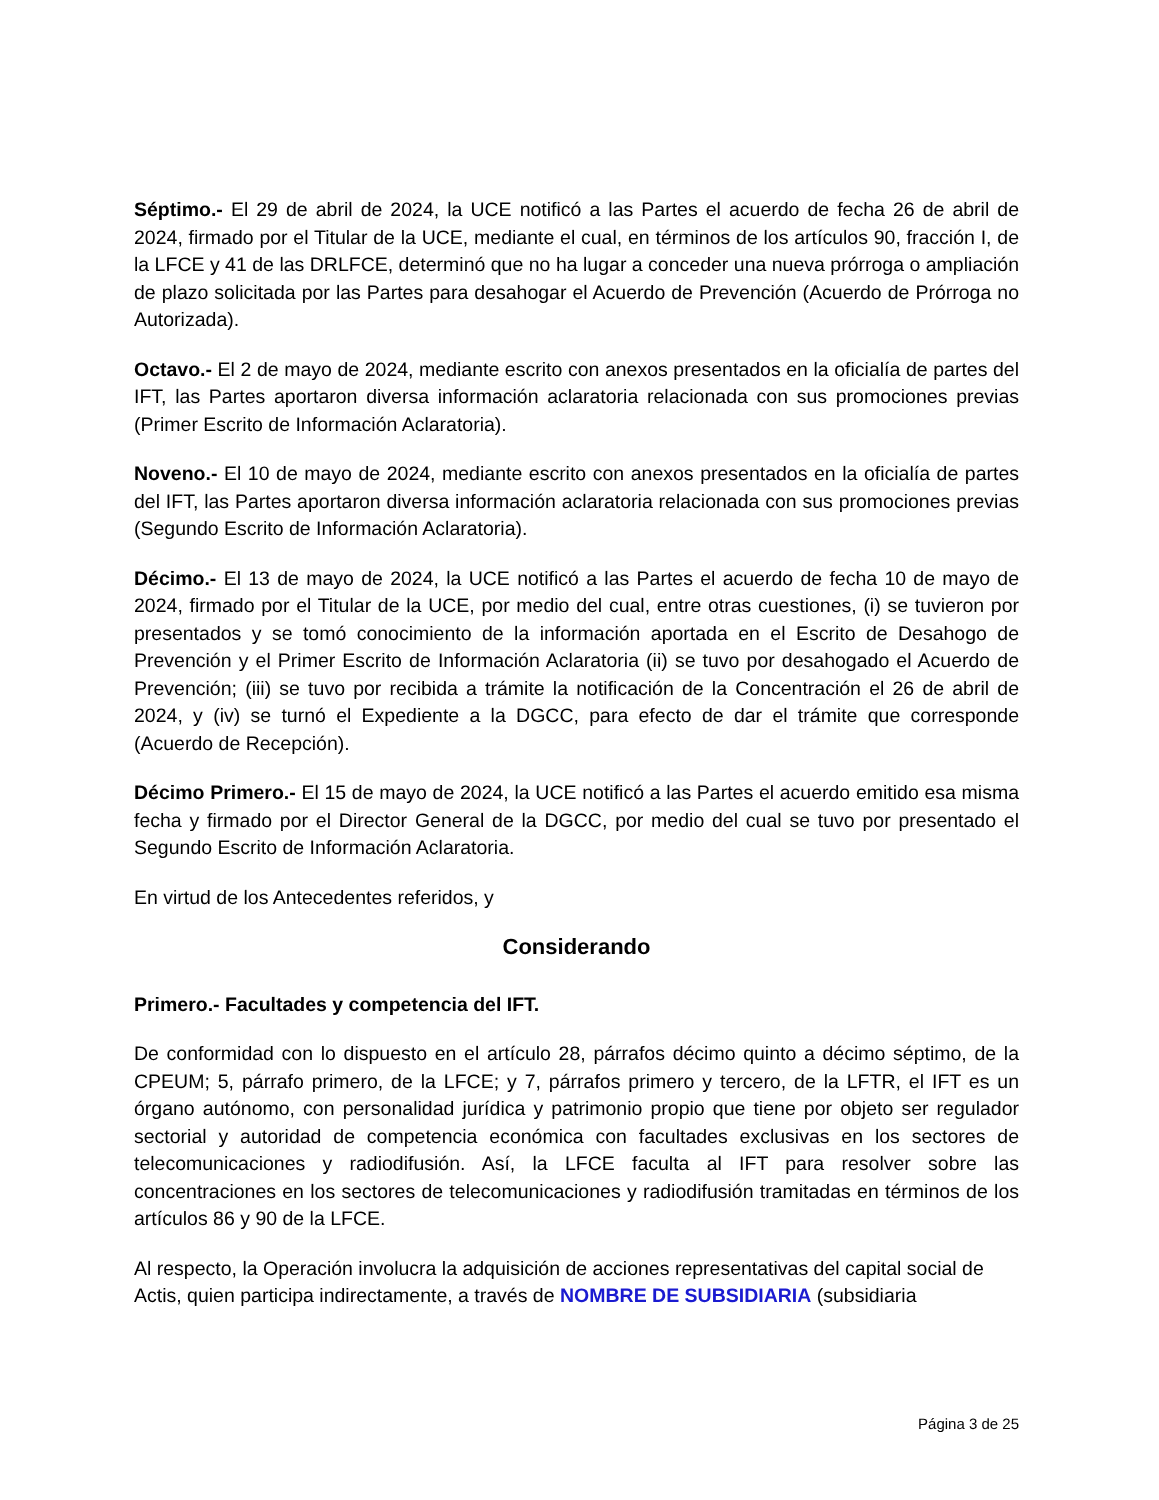Séptimo.- El 29 de abril de 2024, la UCE notificó a las Partes el acuerdo de fecha 26 de abril de 2024, firmado por el Titular de la UCE, mediante el cual, en términos de los artículos 90, fracción I, de la LFCE y 41 de las DRLFCE, determinó que no ha lugar a conceder una nueva prórroga o ampliación de plazo solicitada por las Partes para desahogar el Acuerdo de Prevención (Acuerdo de Prórroga no Autorizada).
Octavo.- El 2 de mayo de 2024, mediante escrito con anexos presentados en la oficialía de partes del IFT, las Partes aportaron diversa información aclaratoria relacionada con sus promociones previas (Primer Escrito de Información Aclaratoria).
Noveno.- El 10 de mayo de 2024, mediante escrito con anexos presentados en la oficialía de partes del IFT, las Partes aportaron diversa información aclaratoria relacionada con sus promociones previas (Segundo Escrito de Información Aclaratoria).
Décimo.- El 13 de mayo de 2024, la UCE notificó a las Partes el acuerdo de fecha 10 de mayo de 2024, firmado por el Titular de la UCE, por medio del cual, entre otras cuestiones, (i) se tuvieron por presentados y se tomó conocimiento de la información aportada en el Escrito de Desahogo de Prevención y el Primer Escrito de Información Aclaratoria (ii) se tuvo por desahogado el Acuerdo de Prevención; (iii) se tuvo por recibida a trámite la notificación de la Concentración el 26 de abril de 2024, y (iv) se turnó el Expediente a la DGCC, para efecto de dar el trámite que corresponde (Acuerdo de Recepción).
Décimo Primero.- El 15 de mayo de 2024, la UCE notificó a las Partes el acuerdo emitido esa misma fecha y firmado por el Director General de la DGCC, por medio del cual se tuvo por presentado el Segundo Escrito de Información Aclaratoria.
En virtud de los Antecedentes referidos, y
Considerando
Primero.- Facultades y competencia del IFT.
De conformidad con lo dispuesto en el artículo 28, párrafos décimo quinto a décimo séptimo, de la CPEUM; 5, párrafo primero, de la LFCE; y 7, párrafos primero y tercero, de la LFTR, el IFT es un órgano autónomo, con personalidad jurídica y patrimonio propio que tiene por objeto ser regulador sectorial y autoridad de competencia económica con facultades exclusivas en los sectores de telecomunicaciones y radiodifusión. Así, la LFCE faculta al IFT para resolver sobre las concentraciones en los sectores de telecomunicaciones y radiodifusión tramitadas en términos de los artículos 86 y 90 de la LFCE.
Al respecto, la Operación involucra la adquisición de acciones representativas del capital social de Actis, quien participa indirectamente, a través de NOMBRE DE SUBSIDIARIA (subsidiaria
Página 3 de 25